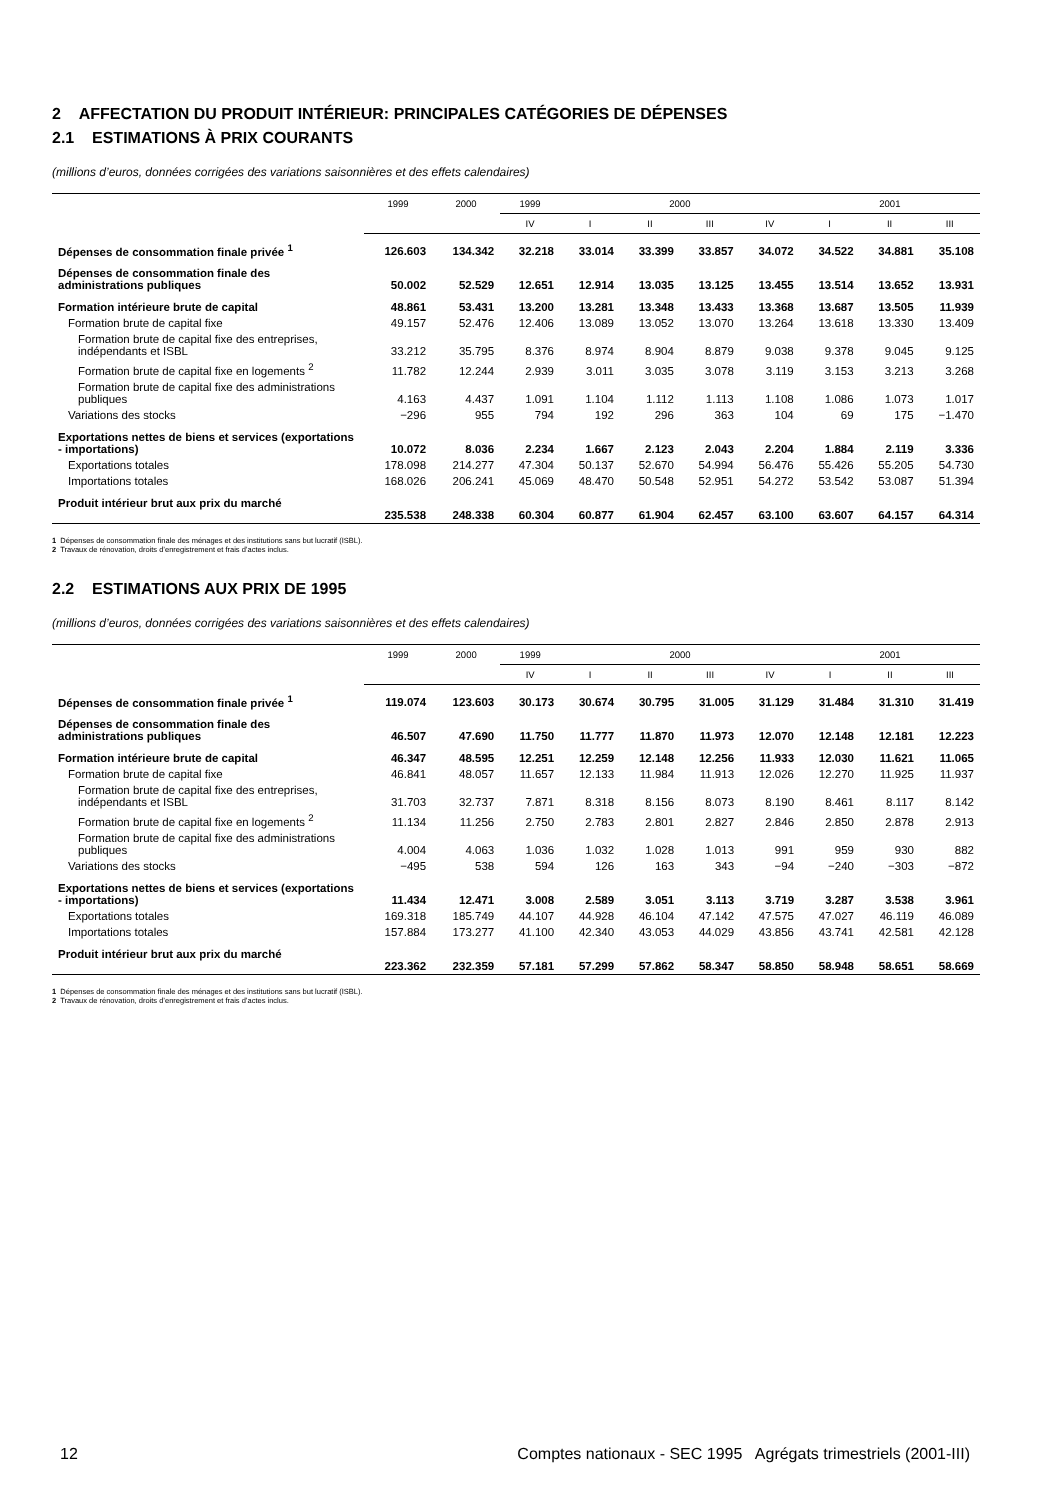2 AFFECTATION DU PRODUIT INTÉRIEUR: PRINCIPALES CATÉGORIES DE DÉPENSES
2.1 ESTIMATIONS À PRIX COURANTS
(millions d’euros, données corrigées des variations saisonnières et des effets calendaires)
| | 1999 | 2000 | 1999 | 2000 | | | | 2001 | | |
| --- | --- | --- | --- | --- | --- | --- | --- | --- | --- | --- |
| | | | IV | I | II | III | IV | I | II | III |
| Dépenses de consommation finale privée <sup>1</sup> | 126.603 | 134.342 | 32.218 | 33.014 | 33.399 | 33.857 | 34.072 | 34.522 | 34.881 | 35.108 |
| Dépenses de consommation finale des administrations publiques | 50.002 | 52.529 | 12.651 | 12.914 | 13.035 | 13.125 | 13.455 | 13.514 | 13.652 | 13.931 |
| Formation intérieure brute de capital | 48.861 | 53.431 | 13.200 | 13.281 | 13.348 | 13.433 | 13.368 | 13.687 | 13.505 | 11.939 |
| Formation brute de capital fixe | 49.157 | 52.476 | 12.406 | 13.089 | 13.052 | 13.070 | 13.264 | 13.618 | 13.330 | 13.409 |
| Formation brute de capital fixe des entreprises, indépendants et ISBL | 33.212 | 35.795 | 8.376 | 8.974 | 8.904 | 8.879 | 9.038 | 9.378 | 9.045 | 9.125 |
| Formation brute de capital fixe en logements <sup>2</sup> | 11.782 | 12.244 | 2.939 | 3.011 | 3.035 | 3.078 | 3.119 | 3.153 | 3.213 | 3.268 |
| Formation brute de capital fixe des administrations publiques | 4.163 | 4.437 | 1.091 | 1.104 | 1.112 | 1.113 | 1.108 | 1.086 | 1.073 | 1.017 |
| Variations des stocks | −296 | 955 | 794 | 192 | 296 | 363 | 104 | 69 | 175 | −1.470 |
| Exportations nettes de biens et services (exportations - importations) | 10.072 | 8.036 | 2.234 | 1.667 | 2.123 | 2.043 | 2.204 | 1.884 | 2.119 | 3.336 |
| Exportations totales | 178.098 | 214.277 | 47.304 | 50.137 | 52.670 | 54.994 | 56.476 | 55.426 | 55.205 | 54.730 |
| Importations totales | 168.026 | 206.241 | 45.069 | 48.470 | 50.548 | 52.951 | 54.272 | 53.542 | 53.087 | 51.394 |
| Produit intérieur brut aux prix du marché | 235.538 | 248.338 | 60.304 | 60.877 | 61.904 | 62.457 | 63.100 | 63.607 | 64.157 | 64.314 |
1 Dépenses de consommation finale des ménages et des institutions sans but lucratif (ISBL).
2 Travaux de rénovation, droits d’enregistrement et frais d’actes inclus.
2.2 ESTIMATIONS AUX PRIX DE 1995
(millions d’euros, données corrigées des variations saisonnières et des effets calendaires)
| | 1999 | 2000 | 1999 | 2000 | | | | 2001 | | |
| --- | --- | --- | --- | --- | --- | --- | --- | --- | --- | --- |
| | | | IV | I | II | III | IV | I | II | III |
| Dépenses de consommation finale privée <sup>1</sup> | 119.074 | 123.603 | 30.173 | 30.674 | 30.795 | 31.005 | 31.129 | 31.484 | 31.310 | 31.419 |
| Dépenses de consommation finale des administrations publiques | 46.507 | 47.690 | 11.750 | 11.777 | 11.870 | 11.973 | 12.070 | 12.148 | 12.181 | 12.223 |
| Formation intérieure brute de capital | 46.347 | 48.595 | 12.251 | 12.259 | 12.148 | 12.256 | 11.933 | 12.030 | 11.621 | 11.065 |
| Formation brute de capital fixe | 46.841 | 48.057 | 11.657 | 12.133 | 11.984 | 11.913 | 12.026 | 12.270 | 11.925 | 11.937 |
| Formation brute de capital fixe des entreprises, indépendants et ISBL | 31.703 | 32.737 | 7.871 | 8.318 | 8.156 | 8.073 | 8.190 | 8.461 | 8.117 | 8.142 |
| Formation brute de capital fixe en logements <sup>2</sup> | 11.134 | 11.256 | 2.750 | 2.783 | 2.801 | 2.827 | 2.846 | 2.850 | 2.878 | 2.913 |
| Formation brute de capital fixe des administrations publiques | 4.004 | 4.063 | 1.036 | 1.032 | 1.028 | 1.013 | 991 | 959 | 930 | 882 |
| Variations des stocks | −495 | 538 | 594 | 126 | 163 | 343 | −94 | −240 | −303 | −872 |
| Exportations nettes de biens et services (exportations - importations) | 11.434 | 12.471 | 3.008 | 2.589 | 3.051 | 3.113 | 3.719 | 3.287 | 3.538 | 3.961 |
| Exportations totales | 169.318 | 185.749 | 44.107 | 44.928 | 46.104 | 47.142 | 47.575 | 47.027 | 46.119 | 46.089 |
| Importations totales | 157.884 | 173.277 | 41.100 | 42.340 | 43.053 | 44.029 | 43.856 | 43.741 | 42.581 | 42.128 |
| Produit intérieur brut aux prix du marché | 223.362 | 232.359 | 57.181 | 57.299 | 57.862 | 58.347 | 58.850 | 58.948 | 58.651 | 58.669 |
1 Dépenses de consommation finale des ménages et des institutions sans but lucratif (ISBL).
2 Travaux de rénovation, droits d’enregistrement et frais d’actes inclus.
12 Comptes nationaux - SEC 1995 Agrégats trimestriels (2001-III)